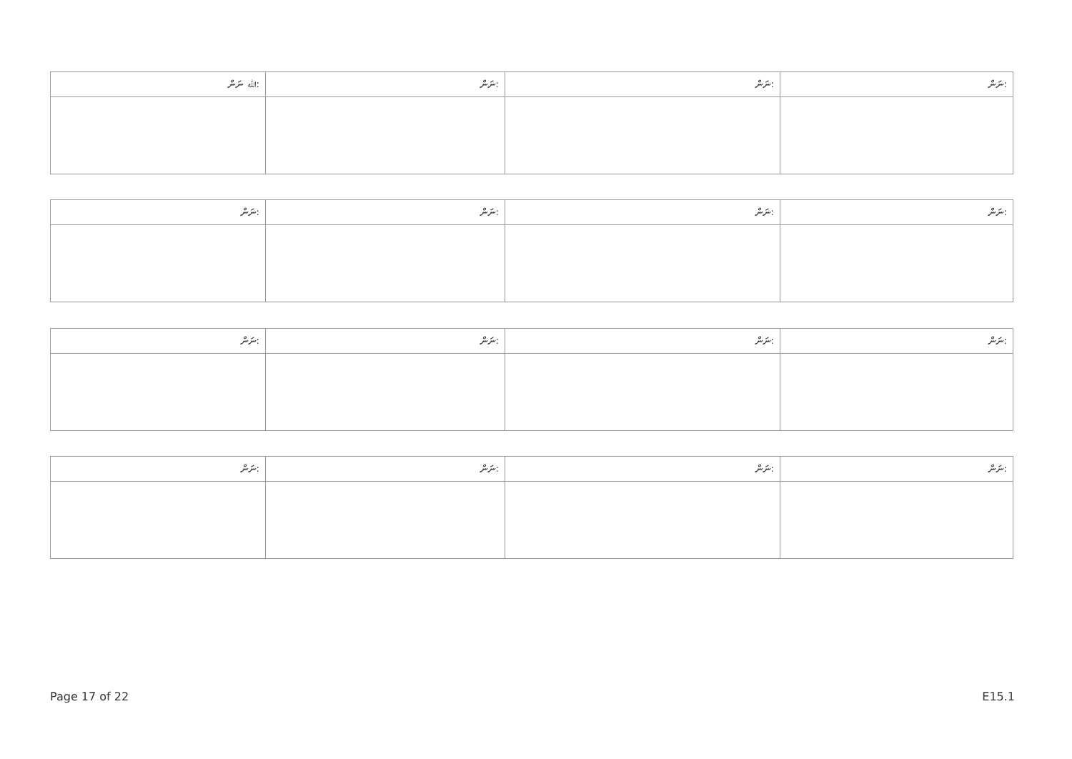| ﷲ ނަން: | ނަން: | ނަން: | ނަން: |
| --- | --- | --- | --- |
| ނަން: | ނަން: | ނަން: | ނަން: |
| --- | --- | --- | --- |
| ނަން: | ނަން: | ނަން: | ނަން: |
| --- | --- | --- | --- |
| ނަން: | ނަން: | ނަން: | ނަން: |
| --- | --- | --- | --- |
Page 17 of 22 E15.1